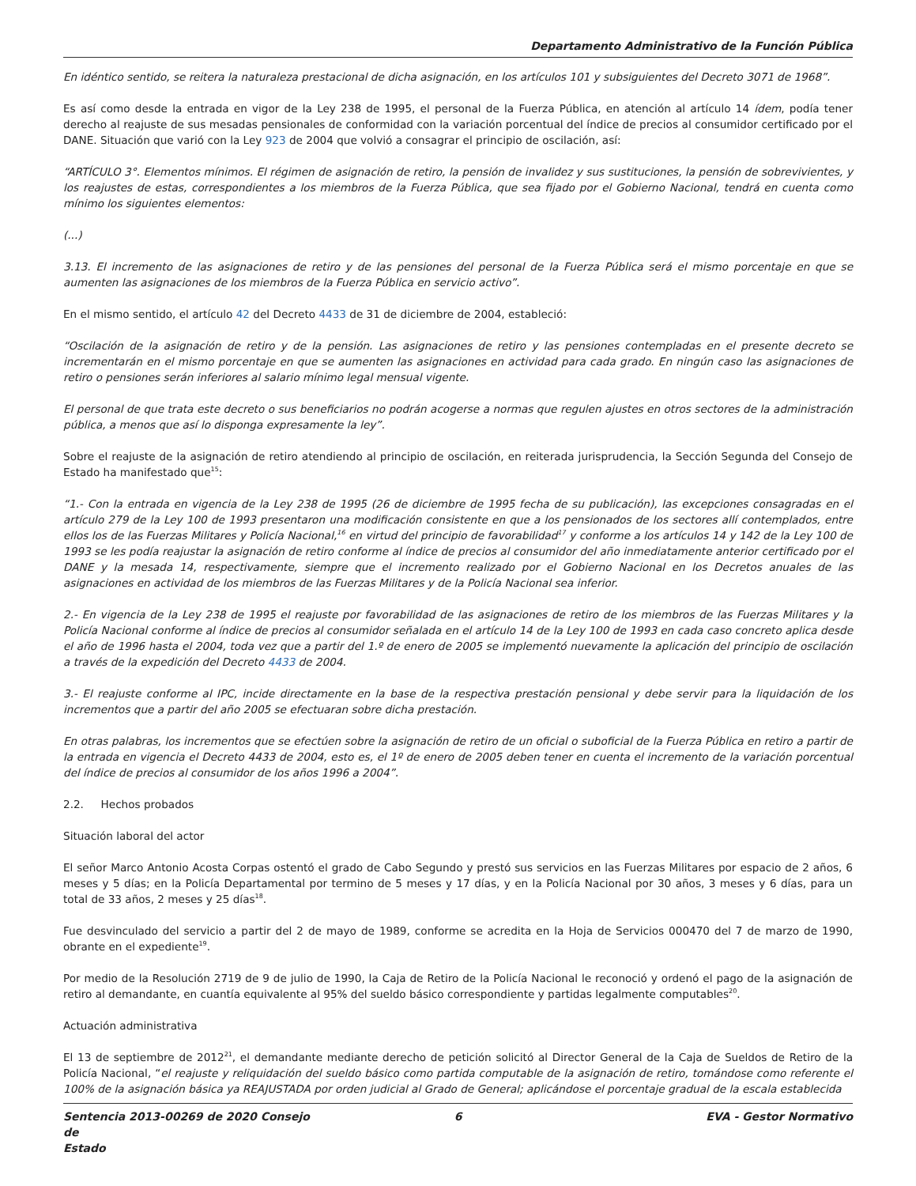Departamento Administrativo de la Función Pública
En idéntico sentido, se reitera la naturaleza prestacional de dicha asignación, en los artículos 101 y subsiguientes del Decreto 3071 de 1968”.
Es así como desde la entrada en vigor de la Ley 238 de 1995, el personal de la Fuerza Pública, en atención al artículo 14 ídem, podía tener derecho al reajuste de sus mesadas pensionales de conformidad con la variación porcentual del índice de precios al consumidor certificado por el DANE. Situación que varió con la Ley 923 de 2004 que volvió a consagrar el principio de oscilación, así:
“ARTÍCULO 3°. Elementos mínimos. El régimen de asignación de retiro, la pensión de invalidez y sus sustituciones, la pensión de sobrevivientes, y los reajustes de estas, correspondientes a los miembros de la Fuerza Pública, que sea fijado por el Gobierno Nacional, tendrá en cuenta como mínimo los siguientes elementos:
(...)
3.13. El incremento de las asignaciones de retiro y de las pensiones del personal de la Fuerza Pública será el mismo porcentaje en que se aumenten las asignaciones de los miembros de la Fuerza Pública en servicio activo”.
En el mismo sentido, el artículo 42 del Decreto 4433 de 31 de diciembre de 2004, estableció:
“Oscilación de la asignación de retiro y de la pensión. Las asignaciones de retiro y las pensiones contempladas en el presente decreto se incrementarán en el mismo porcentaje en que se aumenten las asignaciones en actividad para cada grado. En ningún caso las asignaciones de retiro o pensiones serán inferiores al salario mínimo legal mensual vigente.
El personal de que trata este decreto o sus beneficiarios no podrán acogerse a normas que regulen ajustes en otros sectores de la administración pública, a menos que así lo disponga expresamente la ley”.
Sobre el reajuste de la asignación de retiro atendiendo al principio de oscilación, en reiterada jurisprudencia, la Sección Segunda del Consejo de Estado ha manifestado que<sup>15</sup>:
“1.- Con la entrada en vigencia de la Ley 238 de 1995 (26 de diciembre de 1995 fecha de su publicación), las excepciones consagradas en el artículo 279 de la Ley 100 de 1993 presentaron una modificación consistente en que a los pensionados de los sectores allí contemplados, entre ellos los de las Fuerzas Militares y Policía Nacional,<sup>16</sup> en virtud del principio de favorabilidad<sup>17</sup> y conforme a los artículos 14 y 142 de la Ley 100 de 1993 se les podía reajustar la asignación de retiro conforme al índice de precios al consumidor del año inmediatamente anterior certificado por el DANE y la mesada 14, respectivamente, siempre que el incremento realizado por el Gobierno Nacional en los Decretos anuales de las asignaciones en actividad de los miembros de las Fuerzas Militares y de la Policía Nacional sea inferior.
2.- En vigencia de la Ley 238 de 1995 el reajuste por favorabilidad de las asignaciones de retiro de los miembros de las Fuerzas Militares y la Policía Nacional conforme al índice de precios al consumidor señalada en el artículo 14 de la Ley 100 de 1993 en cada caso concreto aplica desde el año de 1996 hasta el 2004, toda vez que a partir del 1.º de enero de 2005 se implementó nuevamente la aplicación del principio de oscilación a través de la expedición del Decreto 4433 de 2004.
3.- El reajuste conforme al IPC, incide directamente en la base de la respectiva prestación pensional y debe servir para la liquidación de los incrementos que a partir del año 2005 se efectuaran sobre dicha prestación.
En otras palabras, los incrementos que se efectúen sobre la asignación de retiro de un oficial o suboficial de la Fuerza Pública en retiro a partir de la entrada en vigencia el Decreto 4433 de 2004, esto es, el 1º de enero de 2005 deben tener en cuenta el incremento de la variación porcentual del índice de precios al consumidor de los años 1996 a 2004”.
2.2. Hechos probados
Situación laboral del actor
El señor Marco Antonio Acosta Corpas ostentó el grado de Cabo Segundo y prestó sus servicios en las Fuerzas Militares por espacio de 2 años, 6 meses y 5 días; en la Policía Departamental por termino de 5 meses y 17 días, y en la Policía Nacional por 30 años, 3 meses y 6 días, para un total de 33 años, 2 meses y 25 días<sup>18</sup>.
Fue desvinculado del servicio a partir del 2 de mayo de 1989, conforme se acredita en la Hoja de Servicios 000470 del 7 de marzo de 1990, obrante en el expediente<sup>19</sup>.
Por medio de la Resolución 2719 de 9 de julio de 1990, la Caja de Retiro de la Policía Nacional le reconoció y ordenó el pago de la asignación de retiro al demandante, en cuantía equivalente al 95% del sueldo básico correspondiente y partidas legalmente computables<sup>20</sup>.
Actuación administrativa
El 13 de septiembre de 2012<sup>21</sup>, el demandante mediante derecho de petición solicitó al Director General de la Caja de Sueldos de Retiro de la Policía Nacional, “el reajuste y reliquidación del sueldo básico como partida computable de la asignación de retiro, tomándose como referente el 100% de la asignación básica ya REAJUSTADA por orden judicial al Grado de General; aplicándose el porcentaje gradual de la escala establecida
Sentencia 2013-00269 de 2020 Consejo de
Estado
6 EVA - Gestor Normativo